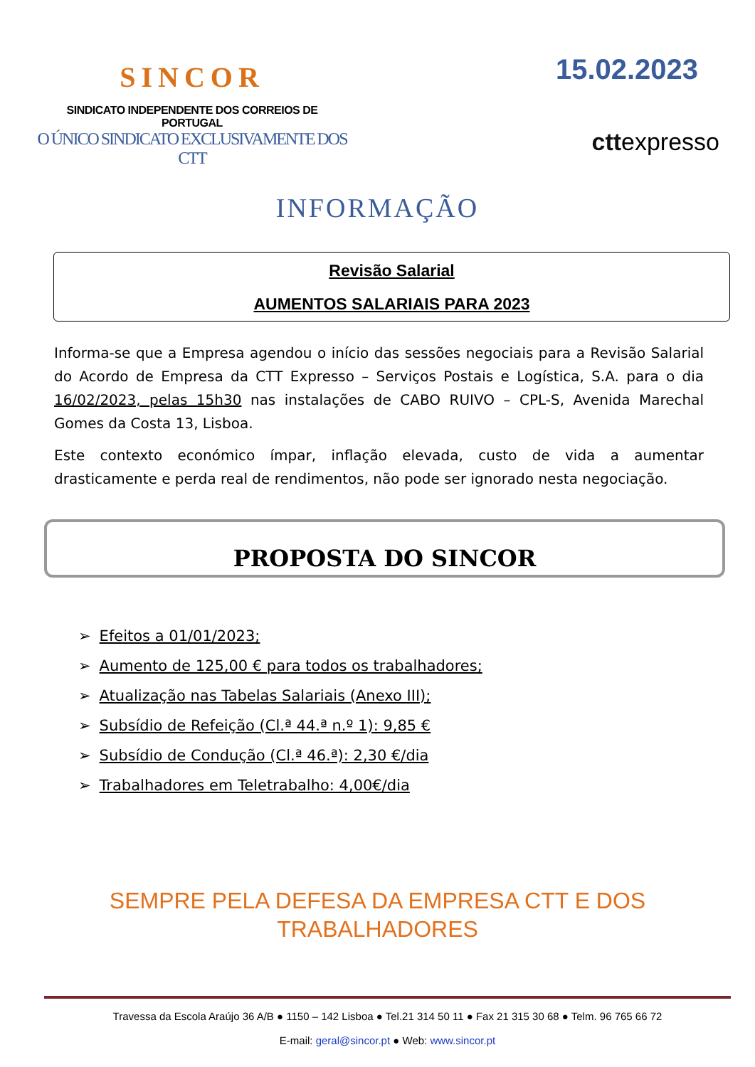SINCOR
SINDICATO INDEPENDENTE DOS CORREIOS DE PORTUGAL
O ÚNICO SINDICATO EXCLUSIVAMENTE DOS CTT
15.02.2023
cttexpresso
INFORMAÇÃO
Revisão Salarial
AUMENTOS SALARIAIS PARA 2023
Informa-se que a Empresa agendou o início das sessões negociais para a Revisão Salarial do Acordo de Empresa da CTT Expresso – Serviços Postais e Logística, S.A. para o dia 16/02/2023, pelas 15h30 nas instalações de CABO RUIVO – CPL-S, Avenida Marechal Gomes da Costa 13, Lisboa.
Este contexto económico ímpar, inflação elevada, custo de vida a aumentar drasticamente e perda real de rendimentos, não pode ser ignorado nesta negociação.
PROPOSTA DO SINCOR
➢ Efeitos a 01/01/2023;
➢ Aumento de 125,00 € para todos os trabalhadores;
➢ Atualização nas Tabelas Salariais (Anexo III);
➢ Subsídio de Refeição (Cl.ª 44.ª n.º 1): 9,85 €
➢ Subsídio de Condução (Cl.ª 46.ª): 2,30 €/dia
➢ Trabalhadores em Teletrabalho: 4,00€/dia
SEMPRE PELA DEFESA DA EMPRESA CTT E DOS
TRABALHADORES
Travessa da Escola Araújo 36 A/B ● 1150 – 142 Lisboa ● Tel.21 314 50 11 ● Fax 21 315 30 68 ● Telm. 96 765 66 72
E-mail: geral@sincor.pt ● Web: www.sincor.pt